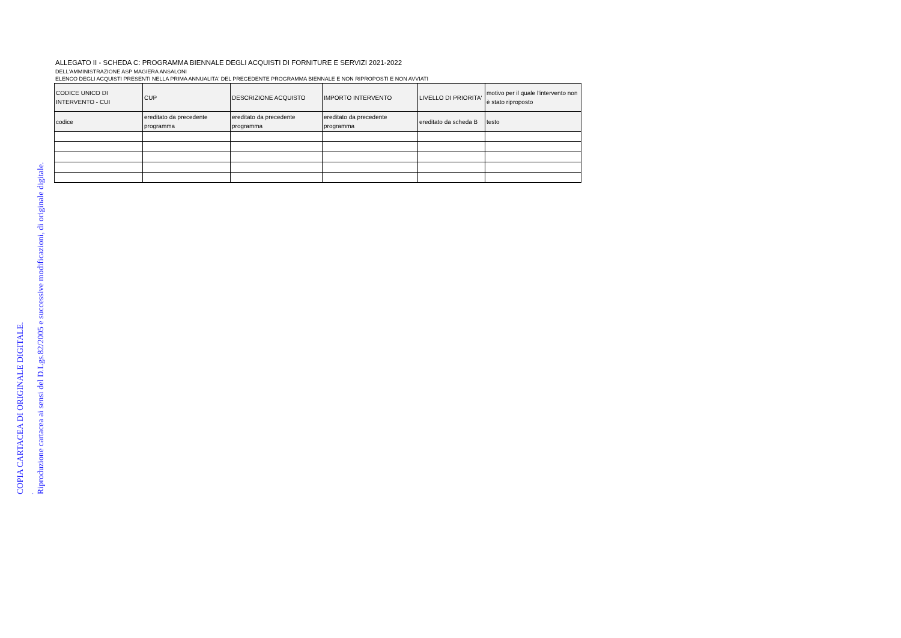ALLEGATO II - SCHEDA C: PROGRAMMA BIENNALE DEGLI ACQUISTI DI FORNITURE E SERVIZI 2021-2022
DELL'AMMINISTRAZIONE ASP MAGIERA ANSALONI
ELENCO DEGLI ACQUISTI PRESENTI NELLA PRIMA ANNUALITA' DEL PRECEDENTE PROGRAMMA BIENNALE E NON RIPROPOSTI E NON AVVIATI
| CODICE UNICO DI INTERVENTO - CUI | CUP | DESCRIZIONE ACQUISTO | IMPORTO INTERVENTO | LIVELLO DI PRIORITA' | motivo per il quale l'intervento non è stato riproposto |
| codice | ereditato da precedente programma | ereditato da precedente programma | ereditato da precedente programma | ereditato da scheda B | testo |
COPIA CARTACEA DI ORIGINALE DIGITALE. . Riproduzione cartacea ai sensi del D.Lgs.82/2005 e successive modificazioni, di originale digitale.